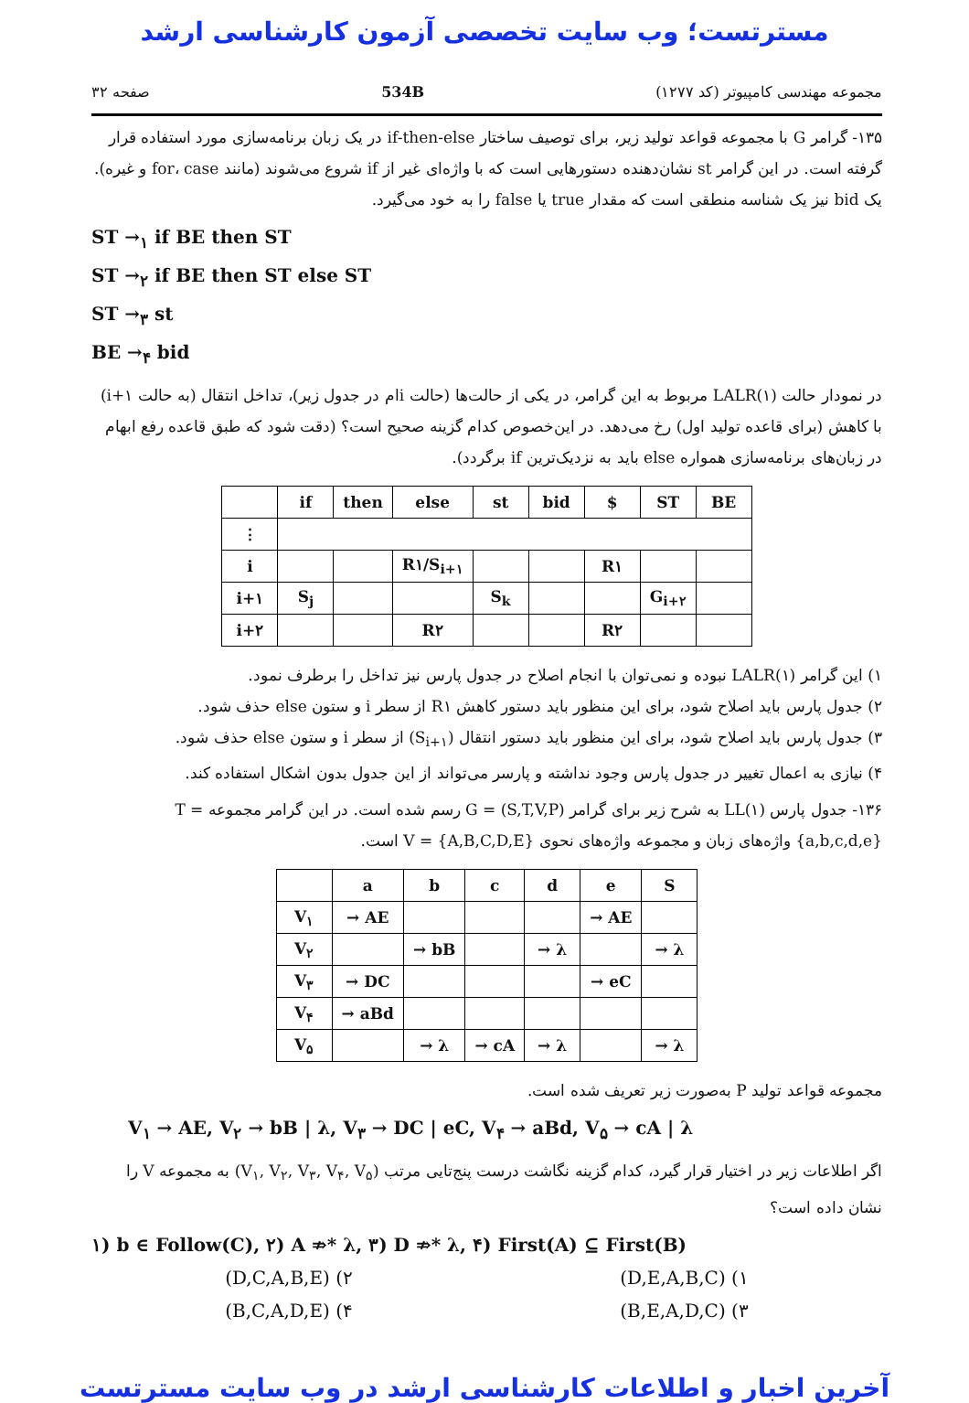مسترتست؛ وب سایت تخصصی آزمون کارشناسی ارشد
مجموعه مهندسی کامپیوتر (کد ۱۲۷۷) 534B صفحه ۳۲
۱۳۵- گرامر G با مجموعه قواعد تولید زیر، برای توصیف ساختار if-then-else در یک زبان برنامه‌سازی مورد استفاده قرار گرفته است. در این گرامر st نشان‌دهنده دستورهایی است که با واژه‌ای غیر از if شروع می‌شوند (مانند for، case و غیره). یک bid نیز یک شناسه منطقی است که مقدار true یا false را به خود می‌گیرد.
ST →<sub>۱</sub> if BE then ST
ST →<sub>۲</sub> if BE then ST else ST
ST →<sub>۳</sub> st
BE →<sub>۴</sub> bid
در نمودار حالت LALR(۱) مربوط به این گرامر، در یکی از حالت‌ها (حالت iام در جدول زیر)، تداخل انتقال (به حالت i+۱) با کاهش (برای قاعده تولید اول) رخ می‌دهد. در این‌خصوص کدام گزینه صحیح است؟ (دقت شود که طبق قاعده رفع ابهام در زبان‌های برنامه‌سازی همواره else باید به نزدیک‌ترین if برگردد).
| | if | then | else | st | bid | $ | ST | BE |
| --- | --- | --- | --- | --- | --- | --- | --- | --- |
| ⋮ | | | | | | | | |
| i | | | R۱/S<sub>i+۱</sub> | | | R۱ | | |
| i+۱ | S<sub>j</sub> | | | S<sub>k</sub> | | | G<sub>i+۲</sub> | |
| i+۲ | | | R۲ | | | R۲ | | |
۱) این گرامر LALR(۱) نبوده و نمی‌توان با انجام اصلاح در جدول پارس نیز تداخل را برطرف نمود.
۲) جدول پارس باید اصلاح شود، برای این منظور باید دستور کاهش R۱ از سطر i و ستون else حذف شود.
۳) جدول پارس باید اصلاح شود، برای این منظور باید دستور انتقال (S<sub>i+۱</sub>) از سطر i و ستون else حذف شود.
۴) نیازی به اعمال تغییر در جدول پارس وجود نداشته و پارسر می‌تواند از این جدول بدون اشکال استفاده کند.
۱۳۶- جدول پارس LL(۱) به شرح زیر برای گرامر G = (S,T,V,P) رسم شده است. در این گرامر مجموعه T = {a,b,c,d,e} واژه‌های زبان و مجموعه واژه‌های نحوی V = {A,B,C,D,E} است.
| | a | b | c | d | e | S |
| --- | --- | --- | --- | --- | --- | --- |
| V<sub>۱</sub> | → AE | | | | → AE | |
| V<sub>۲</sub> | | → bB | | → λ | | → λ |
| V<sub>۳</sub> | → DC | | | | → eC | |
| V<sub>۴</sub> | → aBd | | | | | |
| V<sub>۵</sub> | | → λ | → cA | → λ | | → λ |
مجموعه قواعد تولید P به‌صورت زیر تعریف شده است.
V<sub>۱</sub> → AE, V<sub>۲</sub> → bB | λ, V<sub>۳</sub> → DC | eC, V<sub>۴</sub> → aBd, V<sub>۵</sub> → cA | λ
اگر اطلاعات زیر در اختیار قرار گیرد، کدام گزینه نگاشت درست پنج‌تایی مرتب (V<sub>۱</sub>, V<sub>۲</sub>, V<sub>۳</sub>, V<sub>۴</sub>, V<sub>۵</sub>) به مجموعه V را نشان داده است؟
۱) b ∈ Follow(C), ۲) A ⇏* λ, ۳) D ⇏* λ, ۴) First(A) ⊆ First(B)
۱) (D,E,A,B,C) ۲) (D,C,A,B,E)
۳) (B,E,A,D,C) ۴) (B,C,A,D,E)
آخرین اخبار و اطلاعات کارشناسی ارشد در وب سایت مسترتست